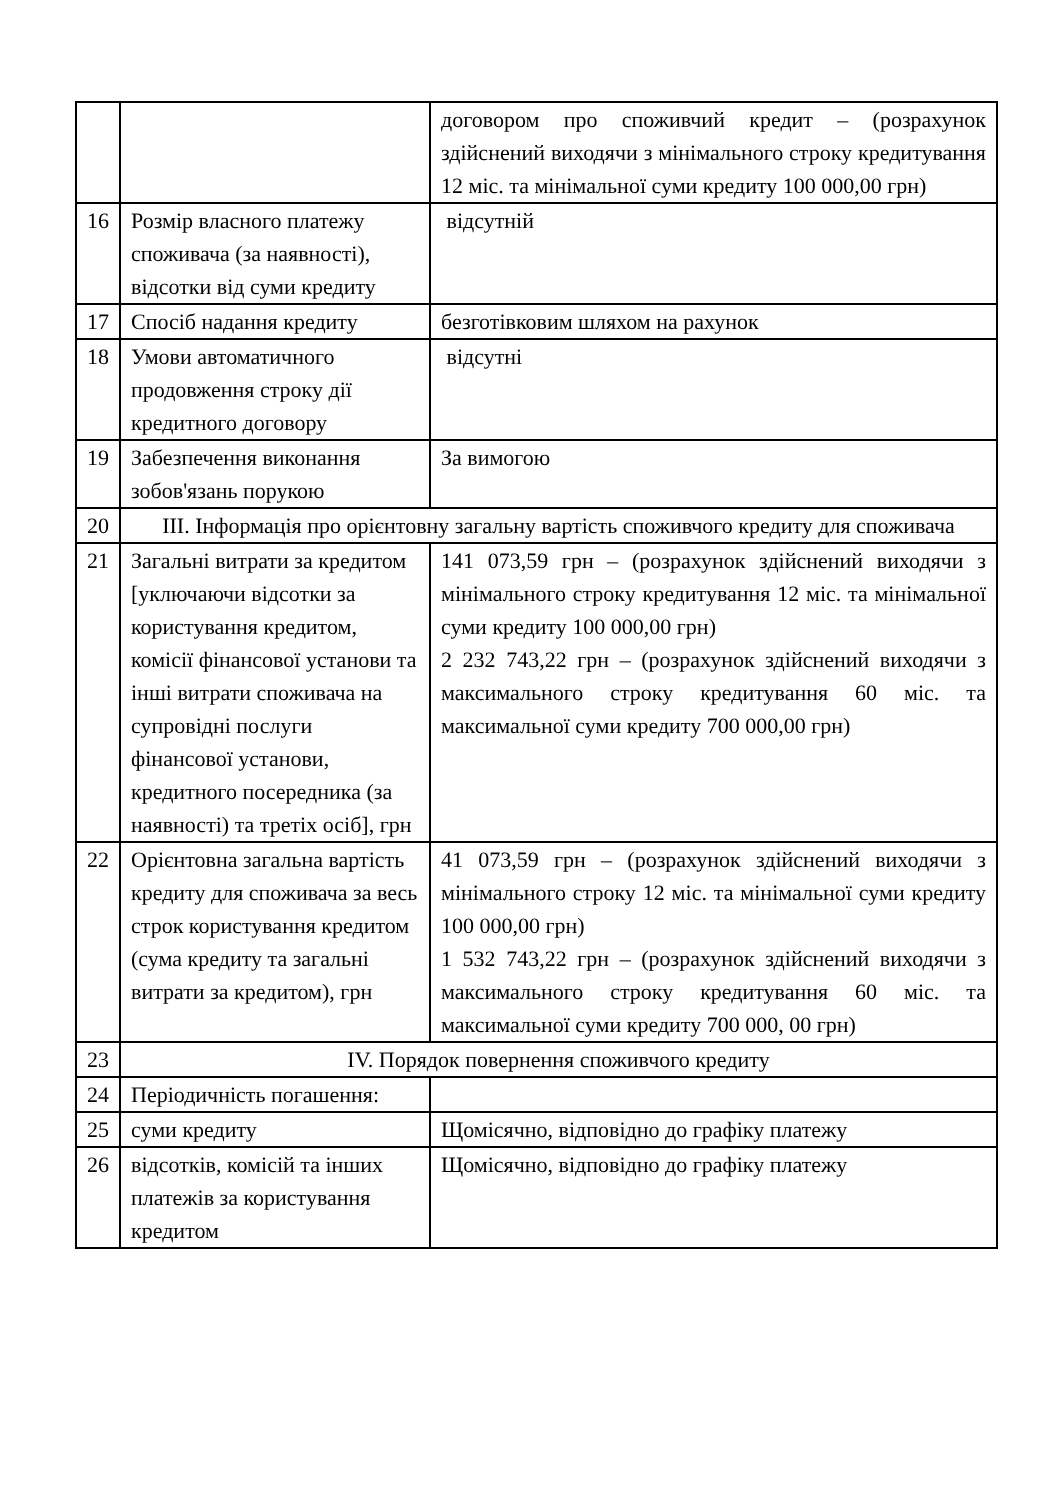| | | договором про споживчий кредит – (розрахунок здійснений виходячи з мінімального строку кредитування 12 міс. та мінімальної суми кредиту 100 000,00 грн) |
| 16 | Розмір власного платежу споживача (за наявності), відсотки від суми кредиту | відсутній |
| 17 | Спосіб надання кредиту | безготівковим шляхом на рахунок |
| 18 | Умови автоматичного продовження строку дії кредитного договору | відсутні |
| 19 | Забезпечення виконання зобов'язань порукою | За вимогою |
| 20 | ІІІ. Інформація про орієнтовну загальну вартість споживчого кредиту для споживача | |
| 21 | Загальні витрати за кредитом [уключаючи відсотки за користування кредитом, комісії фінансової установи та інші витрати споживача на супровідні послуги фінансової установи, кредитного посередника (за наявності) та третіх осіб], грн | 141 073,59 грн – (розрахунок здійснений виходячи з мінімального строку кредитування 12 міс. та мінімальної суми кредиту 100 000,00 грн) 2 232 743,22 грн – (розрахунок здійснений виходячи з максимального строку кредитування 60 міс. та максимальної суми кредиту 700 000,00 грн) |
| 22 | Орієнтовна загальна вартість кредиту для споживача за весь строк користування кредитом (сума кредиту та загальні витрати за кредитом), грн | 41 073,59 грн – (розрахунок здійснений виходячи з мінімального строку 12 міс. та мінімальної суми кредиту 100 000,00 грн) 1 532 743,22 грн – (розрахунок здійснений виходячи з максимального строку кредитування 60 міс. та максимальної суми кредиту 700 000, 00 грн) |
| 23 | IV. Порядок повернення споживчого кредиту | |
| 24 | Періодичність погашення: | |
| 25 | суми кредиту | Щомісячно, відповідно до графіку платежу |
| 26 | відсотків, комісій та інших платежів за користування кредитом | Щомісячно, відповідно до графіку платежу |